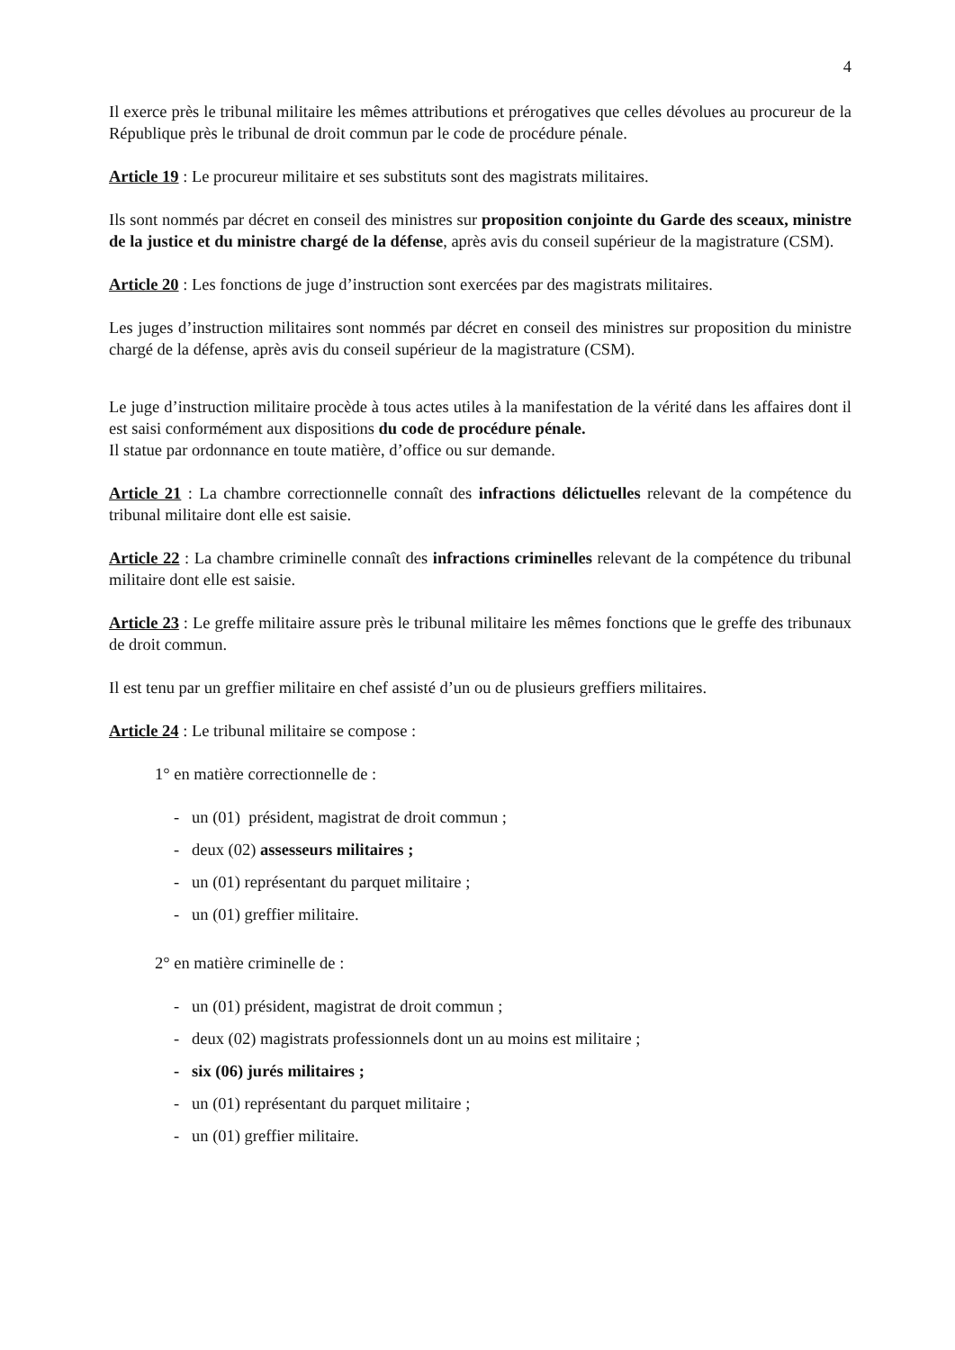4
Il exerce près le tribunal militaire les mêmes attributions et prérogatives que celles dévolues au procureur de la République près le tribunal de droit commun par le code de procédure pénale.
Article 19 : Le procureur militaire et ses substituts sont des magistrats militaires.
Ils sont nommés par décret en conseil des ministres sur proposition conjointe du Garde des sceaux, ministre de la justice et du ministre chargé de la défense, après avis du conseil supérieur de la magistrature (CSM).
Article 20 : Les fonctions de juge d’instruction sont exercées par des magistrats militaires.
Les juges d’instruction militaires sont nommés par décret en conseil des ministres sur proposition du ministre chargé de la défense, après avis du conseil supérieur de la magistrature (CSM).
Le juge d’instruction militaire procède à tous actes utiles à la manifestation de la vérité dans les affaires dont il est saisi conformément aux dispositions du code de procédure pénale.
Il statue par ordonnance en toute matière, d’office ou sur demande.
Article 21 : La chambre correctionnelle connaît des infractions délictuelles relevant de la compétence du tribunal militaire dont elle est saisie.
Article 22 : La chambre criminelle connaît des infractions criminelles relevant de la compétence du tribunal militaire dont elle est saisie.
Article 23 : Le greffe militaire assure près le tribunal militaire les mêmes fonctions que le greffe des tribunaux de droit commun.
Il est tenu par un greffier militaire en chef assisté d’un ou de plusieurs greffiers militaires.
Article 24 : Le tribunal militaire se compose :
1° en matière correctionnelle de :
- un (01) président, magistrat de droit commun ;
- deux (02) assesseurs militaires ;
- un (01) représentant du parquet militaire ;
- un (01) greffier militaire.
2° en matière criminelle de :
- un (01) président, magistrat de droit commun ;
- deux (02) magistrats professionnels dont un au moins est militaire ;
- six (06) jurés militaires ;
- un (01) représentant du parquet militaire ;
- un (01) greffier militaire.